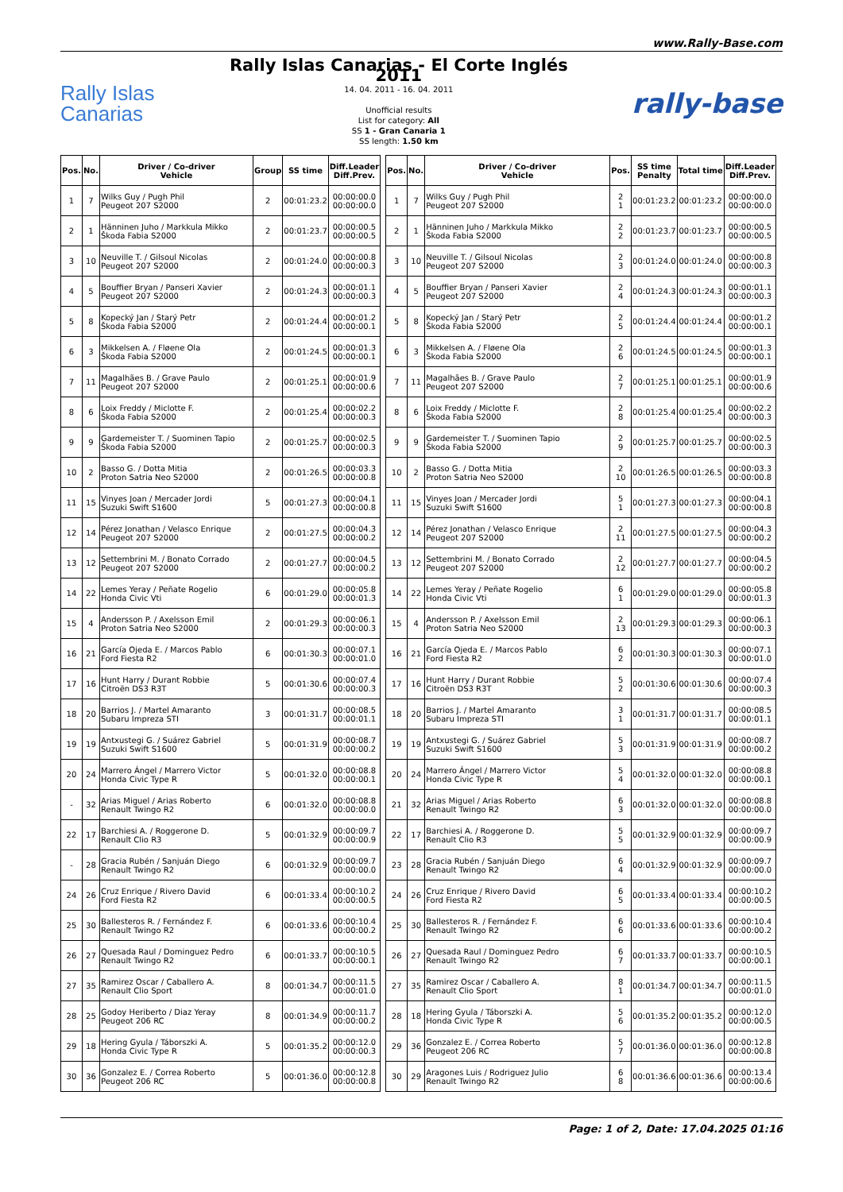www.Rally-Base.com
Rally Islas
Canarias
Rally Islas Canarias - El Corte Inglés 2011
14. 04. 2011 - 16. 04. 2011
Unofficial results
List for category: All
SS 1 - Gran Canaria 1
SS length: 1.50 km
rally-base
| Pos. | No. | Driver / Co-driver Vehicle | Group | SS time | Diff.Leader Diff.Prev. |
| --- | --- | --- | --- | --- | --- |
| 1 | 7 | Wilks Guy / Pugh Phil Peugeot 207 S2000 | 2 | 00:01:23.2 | 00:00:00.0 00:00:00.0 |
| 2 | 1 | Hänninen Juho / Markkula Mikko Škoda Fabia S2000 | 2 | 00:01:23.7 | 00:00:00.5 00:00:00.5 |
| 3 | 10 | Neuville T. / Gilsoul Nicolas Peugeot 207 S2000 | 2 | 00:01:24.0 | 00:00:00.8 00:00:00.3 |
| 4 | 5 | Bouffier Bryan / Panseri Xavier Peugeot 207 S2000 | 2 | 00:01:24.3 | 00:00:01.1 00:00:00.3 |
| 5 | 8 | Kopecký Jan / Starý Petr Škoda Fabia S2000 | 2 | 00:01:24.4 | 00:00:01.2 00:00:00.1 |
| 6 | 3 | Mikkelsen A. / Fløene Ola Škoda Fabia S2000 | 2 | 00:01:24.5 | 00:00:01.3 00:00:00.1 |
| 7 | 11 | Magalhães B. / Grave Paulo Peugeot 207 S2000 | 2 | 00:01:25.1 | 00:00:01.9 00:00:00.6 |
| 8 | 6 | Loix Freddy / Miclotte F. Škoda Fabia S2000 | 2 | 00:01:25.4 | 00:00:02.2 00:00:00.3 |
| 9 | 9 | Gardemeister T. / Suominen Tapio Škoda Fabia S2000 | 2 | 00:01:25.7 | 00:00:02.5 00:00:00.3 |
| 10 | 2 | Basso G. / Dotta Mitia Proton Satria Neo S2000 | 2 | 00:01:26.5 | 00:00:03.3 00:00:00.8 |
| 11 | 15 | Vinyes Joan / Mercader Jordi Suzuki Swift S1600 | 5 | 00:01:27.3 | 00:00:04.1 00:00:00.8 |
| 12 | 14 | Pérez Jonathan / Velasco Enrique Peugeot 207 S2000 | 2 | 00:01:27.5 | 00:00:04.3 00:00:00.2 |
| 13 | 12 | Settembrini M. / Bonato Corrado Peugeot 207 S2000 | 2 | 00:01:27.7 | 00:00:04.5 00:00:00.2 |
| 14 | 22 | Lemes Yeray / Peñate Rogelio Honda Civic Vti | 6 | 00:01:29.0 | 00:00:05.8 00:00:01.3 |
| 15 | 4 | Andersson P. / Axelsson Emil Proton Satria Neo S2000 | 2 | 00:01:29.3 | 00:00:06.1 00:00:00.3 |
| 16 | 21 | García Ojeda E. / Marcos Pablo Ford Fiesta R2 | 6 | 00:01:30.3 | 00:00:07.1 00:00:01.0 |
| 17 | 16 | Hunt Harry / Durant Robbie Citroën DS3 R3T | 5 | 00:01:30.6 | 00:00:07.4 00:00:00.3 |
| 18 | 20 | Barrios J. / Martel Amaranto Subaru Impreza STI | 3 | 00:01:31.7 | 00:00:08.5 00:00:01.1 |
| 19 | 19 | Antxustegi G. / Suárez Gabriel Suzuki Swift S1600 | 5 | 00:01:31.9 | 00:00:08.7 00:00:00.2 |
| 20 | 24 | Marrero Ángel / Marrero Victor Honda Civic Type R | 5 | 00:01:32.0 | 00:00:08.8 00:00:00.1 |
| - | 32 | Arias Miguel / Arias Roberto Renault Twingo R2 | 6 | 00:01:32.0 | 00:00:08.8 00:00:00.0 |
| 22 | 17 | Barchiesi A. / Roggerone D. Renault Clio R3 | 5 | 00:01:32.9 | 00:00:09.7 00:00:00.9 |
| - | 28 | Gracia Rubén / Sanjuán Diego Renault Twingo R2 | 6 | 00:01:32.9 | 00:00:09.7 00:00:00.0 |
| 24 | 26 | Cruz Enrique / Rivero David Ford Fiesta R2 | 6 | 00:01:33.4 | 00:00:10.2 00:00:00.5 |
| 25 | 30 | Ballesteros R. / Fernández F. Renault Twingo R2 | 6 | 00:01:33.6 | 00:00:10.4 00:00:00.2 |
| 26 | 27 | Quesada Raul / Dominguez Pedro Renault Twingo R2 | 6 | 00:01:33.7 | 00:00:10.5 00:00:00.1 |
| 27 | 35 | Ramirez Oscar / Caballero A. Renault Clio Sport | 8 | 00:01:34.7 | 00:00:11.5 00:00:01.0 |
| 28 | 25 | Godoy Heriberto / Diaz Yeray Peugeot 206 RC | 8 | 00:01:34.9 | 00:00:11.7 00:00:00.2 |
| 29 | 18 | Hering Gyula / Táborszki A. Honda Civic Type R | 5 | 00:01:35.2 | 00:00:12.0 00:00:00.3 |
| 30 | 36 | Gonzalez E. / Correa Roberto Peugeot 206 RC | 5 | 00:01:36.0 | 00:00:12.8 00:00:00.8 |
| Pos. | No. | Driver / Co-driver Vehicle | Pos. | SS time Penalty | Total time | Diff.Leader Diff.Prev. |
| --- | --- | --- | --- | --- | --- | --- |
| 1 | 7 | Wilks Guy / Pugh Phil Peugeot 207 S2000 | 2 1 | 00:01:23.2 | 00:01:23.2 | 00:00:00.0 00:00:00.0 |
| 2 | 1 | Hänninen Juho / Markkula Mikko Škoda Fabia S2000 | 2 2 | 00:01:23.7 | 00:01:23.7 | 00:00:00.5 00:00:00.5 |
| 3 | 10 | Neuville T. / Gilsoul Nicolas Peugeot 207 S2000 | 2 3 | 00:01:24.0 | 00:01:24.0 | 00:00:00.8 00:00:00.3 |
| 4 | 5 | Bouffier Bryan / Panseri Xavier Peugeot 207 S2000 | 2 4 | 00:01:24.3 | 00:01:24.3 | 00:00:01.1 00:00:00.3 |
| 5 | 8 | Kopecký Jan / Starý Petr Škoda Fabia S2000 | 2 5 | 00:01:24.4 | 00:01:24.4 | 00:00:01.2 00:00:00.1 |
| 6 | 3 | Mikkelsen A. / Fløene Ola Škoda Fabia S2000 | 2 6 | 00:01:24.5 | 00:01:24.5 | 00:00:01.3 00:00:00.1 |
| 7 | 11 | Magalhães B. / Grave Paulo Peugeot 207 S2000 | 2 7 | 00:01:25.1 | 00:01:25.1 | 00:00:01.9 00:00:00.6 |
| 8 | 6 | Loix Freddy / Miclotte F. Škoda Fabia S2000 | 2 8 | 00:01:25.4 | 00:01:25.4 | 00:00:02.2 00:00:00.3 |
| 9 | 9 | Gardemeister T. / Suominen Tapio Škoda Fabia S2000 | 2 9 | 00:01:25.7 | 00:01:25.7 | 00:00:02.5 00:00:00.3 |
| 10 | 2 | Basso G. / Dotta Mitia Proton Satria Neo S2000 | 2 10 | 00:01:26.5 | 00:01:26.5 | 00:00:03.3 00:00:00.8 |
| 11 | 15 | Vinyes Joan / Mercader Jordi Suzuki Swift S1600 | 5 1 | 00:01:27.3 | 00:01:27.3 | 00:00:04.1 00:00:00.8 |
| 12 | 14 | Pérez Jonathan / Velasco Enrique Peugeot 207 S2000 | 2 11 | 00:01:27.5 | 00:01:27.5 | 00:00:04.3 00:00:00.2 |
| 13 | 12 | Settembrini M. / Bonato Corrado Peugeot 207 S2000 | 2 12 | 00:01:27.7 | 00:01:27.7 | 00:00:04.5 00:00:00.2 |
| 14 | 22 | Lemes Yeray / Peñate Rogelio Honda Civic Vti | 6 1 | 00:01:29.0 | 00:01:29.0 | 00:00:05.8 00:00:01.3 |
| 15 | 4 | Andersson P. / Axelsson Emil Proton Satria Neo S2000 | 2 13 | 00:01:29.3 | 00:01:29.3 | 00:00:06.1 00:00:00.3 |
| 16 | 21 | García Ojeda E. / Marcos Pablo Ford Fiesta R2 | 6 2 | 00:01:30.3 | 00:01:30.3 | 00:00:07.1 00:00:01.0 |
| 17 | 16 | Hunt Harry / Durant Robbie Citroën DS3 R3T | 5 2 | 00:01:30.6 | 00:01:30.6 | 00:00:07.4 00:00:00.3 |
| 18 | 20 | Barrios J. / Martel Amaranto Subaru Impreza STI | 3 1 | 00:01:31.7 | 00:01:31.7 | 00:00:08.5 00:00:01.1 |
| 19 | 19 | Antxustegi G. / Suárez Gabriel Suzuki Swift S1600 | 5 3 | 00:01:31.9 | 00:01:31.9 | 00:00:08.7 00:00:00.2 |
| 20 | 24 | Marrero Ángel / Marrero Victor Honda Civic Type R | 5 4 | 00:01:32.0 | 00:01:32.0 | 00:00:08.8 00:00:00.1 |
| 21 | 32 | Arias Miguel / Arias Roberto Renault Twingo R2 | 6 3 | 00:01:32.0 | 00:01:32.0 | 00:00:08.8 00:00:00.0 |
| 22 | 17 | Barchiesi A. / Roggerone D. Renault Clio R3 | 5 5 | 00:01:32.9 | 00:01:32.9 | 00:00:09.7 00:00:00.9 |
| 23 | 28 | Gracia Rubén / Sanjuán Diego Renault Twingo R2 | 6 4 | 00:01:32.9 | 00:01:32.9 | 00:00:09.7 00:00:00.0 |
| 24 | 26 | Cruz Enrique / Rivero David Ford Fiesta R2 | 6 5 | 00:01:33.4 | 00:01:33.4 | 00:00:10.2 00:00:00.5 |
| 25 | 30 | Ballesteros R. / Fernández F. Renault Twingo R2 | 6 6 | 00:01:33.6 | 00:01:33.6 | 00:00:10.4 00:00:00.2 |
| 26 | 27 | Quesada Raul / Dominguez Pedro Renault Twingo R2 | 6 7 | 00:01:33.7 | 00:01:33.7 | 00:00:10.5 00:00:00.1 |
| 27 | 35 | Ramirez Oscar / Caballero A. Renault Clio Sport | 8 1 | 00:01:34.7 | 00:01:34.7 | 00:00:11.5 00:00:01.0 |
| 28 | 18 | Hering Gyula / Táborszki A. Honda Civic Type R | 5 6 | 00:01:35.2 | 00:01:35.2 | 00:00:12.0 00:00:00.5 |
| 29 | 36 | Gonzalez E. / Correa Roberto Peugeot 206 RC | 5 7 | 00:01:36.0 | 00:01:36.0 | 00:00:12.8 00:00:00.8 |
| 30 | 29 | Aragones Luis / Rodriguez Julio Renault Twingo R2 | 6 8 | 00:01:36.6 | 00:01:36.6 | 00:00:13.4 00:00:00.6 |
Page: 1 of 2, Date: 17.04.2025 01:16